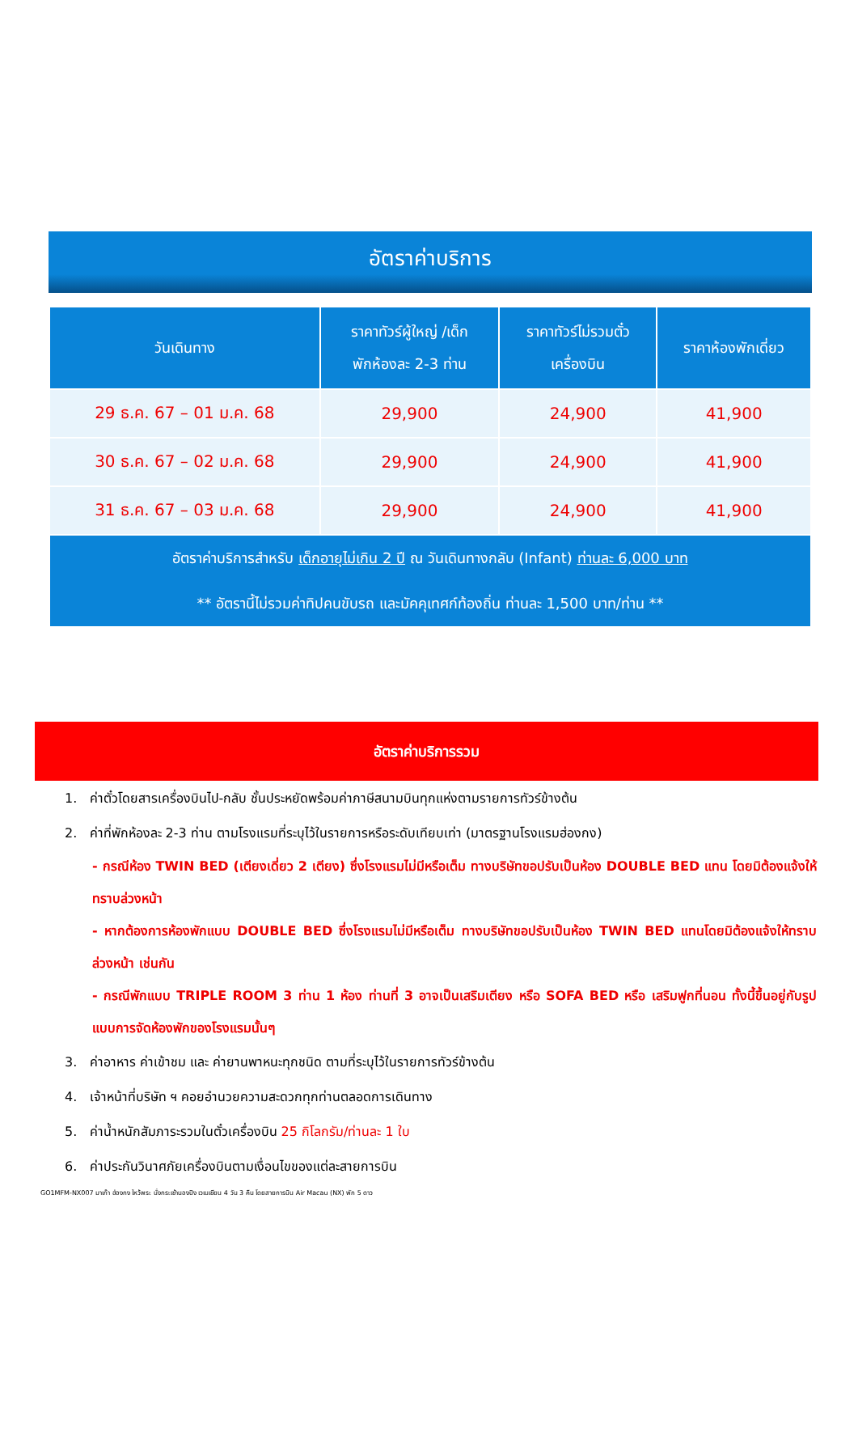อัตราค่าบริการ
| วันเดินทาง | ราคาทัวร์ผู้ใหญ่ /เด็ก พักห้องละ 2-3 ท่าน | ราคาทัวร์ไม่รวมตั๋ว เครื่องบิน | ราคาห้องพักเดี่ยว |
| --- | --- | --- | --- |
| 29 ธ.ค. 67 – 01 ม.ค. 68 | 29,900 | 24,900 | 41,900 |
| 30 ธ.ค. 67 – 02 ม.ค. 68 | 29,900 | 24,900 | 41,900 |
| 31 ธ.ค. 67 – 03 ม.ค. 68 | 29,900 | 24,900 | 41,900 |
| อัตราค่าบริการสำหรับ เด็กอายุไม่เกิน 2 ปี ณ วันเดินทางกลับ (Infant) ท่านละ 6,000 บาท ** อัตรานี้ไม่รวมค่าทิปคนขับรถ และมัคคุเทศก์ท้องถิ่น ท่านละ 1,500 บาท/ท่าน ** | | | |
อัตราค่าบริการรวม
1. ค่าตั๋วโดยสารเครื่องบินไป-กลับ ชั้นประหยัดพร้อมค่าภาษีสนามบินทุกแห่งตามรายการทัวร์ข้างต้น
2. ค่าที่พักห้องละ 2-3 ท่าน ตามโรงแรมที่ระบุไว้ในรายการหรือระดับเทียบเท่า (มาตรฐานโรงแรมฮ่องกง)
- กรณีห้อง TWIN BED (เตียงเดี่ยว 2 เตียง) ซึ่งโรงแรมไม่มีหรือเต็ม ทางบริษัทขอปรับเป็นห้อง DOUBLE BED แทน โดยมิต้องแจ้งให้ทราบล่วงหน้า
- หากต้องการห้องพักแบบ DOUBLE BED ซึ่งโรงแรมไม่มีหรือเต็ม ทางบริษัทขอปรับเป็นห้อง TWIN BED แทนโดยมิต้องแจ้งให้ทราบล่วงหน้า เช่นกัน
- กรณีพักแบบ TRIPLE ROOM 3 ท่าน 1 ห้อง ท่านที่ 3 อาจเป็นเสริมเตียง หรือ SOFA BED หรือ เสริมฟูกที่นอน ทั้งนี้ขึ้นอยู่กับรูปแบบการจัดห้องพักของโรงแรมนั้นๆ
3. ค่าอาหาร ค่าเข้าชม และ ค่ายานพาหนะทุกชนิด ตามที่ระบุไว้ในรายการทัวร์ข้างต้น
4. เจ้าหน้าที่บริษัท ฯ คอยอำนวยความสะดวกทุกท่านตลอดการเดินทาง
5. ค่าน้ำหนักสัมภาระรวมในตั๋วเครื่องบิน 25 กิโลกรัม/ท่านละ 1 ใบ
6. ค่าประกันวินาศภัยเครื่องบินตามเงื่อนไขของแต่ละสายการบิน
GO1MFM-NX007 มาเก๊า ฮ่องกง ไหว้พระ นั่งกระเช้านองปิง เวเนเชียน 4 วัน 3 คืน โดยสายการบิน Air Macau (NX) พัก 5 ดาว